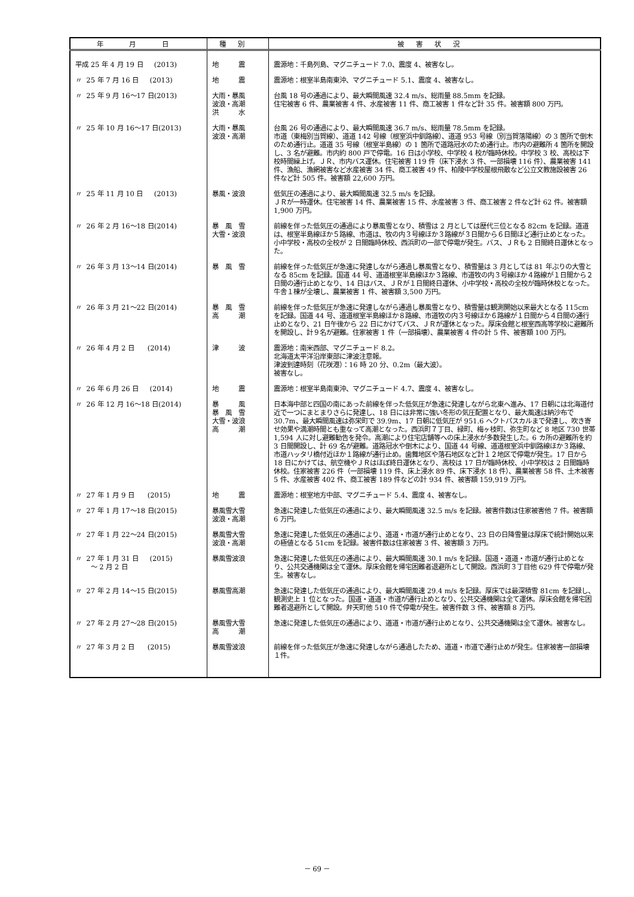| 年 月 日 | 種別 | 被害状況 |
| --- | --- | --- |
| 平成 25 年 4 月 19 日 (2013) | 地 震 | 震源地：千島列島、マグニチュード 7.0、震度 4、被害なし。 |
| 〃 25 年 7 月 16 日 (2013) | 地 震 | 震源地：根室半島南東沖、マグニチュード 5.1、震度 4、被害なし。 |
| 〃 25 年 9 月 16～17 日(2013) | 大雨・暴風 波浪・高潮 洪 水 | 台風 18 号の通過により、最大瞬間風速 32.4 m/s、総雨量 88.5mm を記録。 住宅被害 6 件、農業被害 4 件、水産被害 11 件、商工被害 1 件など計 35 件。被害額 800 万円。 |
| 〃 25 年 10 月 16～17 日(2013) | 大雨・暴風 波浪・高潮 | 台風 26 号の通過により、最大瞬間風速 36.7 m/s、総雨量 78.5mm を記録。 市道（東梅別当賀線）、道道 142 号線（根室浜中釧路線）、道道 953 号線（別当賀落陽線）の 3 箇所で倒木のため通行止。道道 35 号線（根室半島線）の 1 箇所で道路冠水のため通行止。市内の避難所 4 箇所を開設し、3 名が避難。市内約 800 戸で停電。16 日は小学校、中学校 4 校が臨時休校。中学校 3 校、高校は下校時間繰上げ。ＪＲ、市内バス運休。住宅被害 119 件（床下浸水 3 件、一部損壊 116 件）、農業被害 141 件、漁船、漁網被害など水産被害 34 件、商工被害 49 件、柏陵中学校屋根飛散など公立文教施設被害 26 件など計 505 件。被害額 22,600 万円。 |
| 〃 25 年 11 月 10 日 (2013) | 暴風・波浪 | 低気圧の通過により、最大瞬間風速 32.5 m/s を記録。 ＪＲが一時運休。住宅被害 14 件、農業被害 15 件、水産被害 3 件、商工被害 2 件など計 62 件。被害額 1,900 万円。 |
| 〃 26 年 2 月 16～18 日(2014) | 暴 風 雪 大雪・波浪 | 前線を伴った低気圧の通過により暴風雪となり、積雪は 2 月としては歴代三位となる 82cm を記録。道道は、根室半島線ほか５路線、市道は、牧の内３号線ほか３路線が３日間から６日間ほど通行止めとなった。小中学校・高校の全校が 2 日間臨時休校、西浜町の一部で停電が発生。バス、ＪＲも 2 日間終日運休となった。 |
| 〃 26 年 3 月 13～14 日(2014) | 暴 風 雪 | 前線を伴った低気圧が急速に発達しながら通過し暴風雪となり、積雪量は 3 月としては 81 年ぶりの大雪となる 85cm を記録。国道 44 号、道道根室半島線ほか３路線、市道牧の内３号線ほか４路線が１日間から２日間の通行止めとなり、14 日はバス、ＪＲが１日間終日運休、小中学校・高校の全校が臨時休校となった。牛舎１棟が全壊し、農業被害 1 件、被害額 3,500 万円。 |
| 〃 26 年 3 月 21～22 日(2014) | 暴 風 雪 高 潮 | 前線を伴った低気圧が急速に発達しながら通過し暴風雪となり、積雪量は観測開始以来最大となる 115cm を記録。国道 44 号、道道根室半島線ほか８路線、市道牧の内３号線ほか６路線が１日間から４日間の通行止めとなり、21 日午後から 22 日にかけてバス、ＪＲが運休となった。厚床会館と根室西高等学校に避難所を開設し、計９名が避難。住家被害 1 件（一部損壊）、農業被害 4 件の計 5 件、被害額 100 万円。 |
| 〃 26 年 4 月 2 日 (2014) | 津 波 | 震源地：南米西部、マグニチュード 8.2。 北海道太平洋沿岸東部に津波注意報。 津波到達時刻（花咲港）：16 時 20 分、0.2m（最大波）。 被害なし。 |
| 〃 26 年 6 月 26 日 (2014) | 地 震 | 震源地：根室半島南東沖、マグニチュード 4.7、震度 4、被害なし。 |
| 〃 26 年 12 月 16～18 日(2014) | 暴 風 暴 風 雪 大雪・波浪 高 潮 | 日本海中部と四国の南にあった前線を伴った低気圧が急速に発達しながら北東へ進み、17 日朝には北海道付近で一つにまとまりさらに発達し、18 日には非常に強い冬形の気圧配置となり、最大風速は納沙布で 30.7m、最大瞬間風速は弥栄町で 39.9m、17 日朝に低気圧が 951.6 ヘクトパスカルまで発達し、吹き寄せ効果や満潮時間とも重なって高潮となった。西浜町７丁目、緑町、梅ヶ枝町、弥生町など 8 地区 730 世帯 1,594 人に対し避難勧告を発令。高潮により住宅店舗等への床上浸水が多数発生した。6 カ所の避難所を約 3 日間開設し、計 69 名が避難。道路冠水や倒木により、国道 44 号線、道道根室浜中釧路線ほか３路線、市道ハッタリ橋付近ほか１路線が通行止め。歯舞地区や落石地区など計１２地区で停電が発生。17 日から 18 日にかけては、航空機やＪＲはほぼ終日運休となり、高校は 17 日が臨時休校、小中学校は 2 日間臨時休校。住家被害 226 件（一部損壊 119 件、床上浸水 89 件、床下浸水 18 件）、農業被害 58 件、土木被害 5 件、水産被害 402 件、商工被害 189 件などの計 934 件、被害額 159,919 万円。 |
| 〃 27 年 1 月 9 日 (2015) | 地 震 | 震源地：根室地方中部、マグニチュード 5.4、震度 4、被害なし。 |
| 〃 27 年 1 月 17～18 日(2015) | 暴風雪大雪 波浪・高潮 | 急速に発達した低気圧の通過により、最大瞬間風速 32.5 m/s を記録。被害件数は住家被害他 7 件。被害額 6 万円。 |
| 〃 27 年 1 月 22～24 日(2015) | 暴風雪大雪 波浪・高潮 | 急速に発達した低気圧の通過により、道道・市道が通行止めとなり、23 日の日降雪量は厚床で統計開始以来の極値となる 51cm を記録。被害件数は住家被害 3 件、被害額 3 万円。 |
| 〃 27 年 1 月 31 日 (2015) ～ 2 月 2 日 | 暴風雪波浪 | 急速に発達した低気圧の通過により、最大瞬間風速 30.1 m/s を記録。国道・道道・市道が通行止めとなり、公共交通機関は全て運休。厚床会館を帰宅困難者退避所として開設。西浜町３丁目他 629 件で停電が発生。被害なし。 |
| 〃 27 年 2 月 14～15 日(2015) | 暴風雪高潮 | 急速に発達した低気圧の通過により、最大瞬間風速 29.4 m/s を記録。厚床では最深積雪 81cm を記録し、観測史上 1 位となった。国道・道道・市道が通行止めとなり、公共交通機関は全て運休。厚床会館を帰宅困難者退避所として開設。弁天町他 510 件で停電が発生。被害件数 3 件、被害額 8 万円。 |
| 〃 27 年 2 月 27～28 日(2015) | 暴風雪大雪 高 潮 | 急速に発達した低気圧の通過により、道道・市道が通行止めとなり、公共交通機関は全て運休。被害なし。 |
| 〃 27 年 3 月 2 日 (2015) | 暴風雪波浪 | 前線を伴った低気圧が急速に発達しながら通過したため、道道・市道で通行止めが発生。住家被害一部損壊１件。 |
－ 69 －